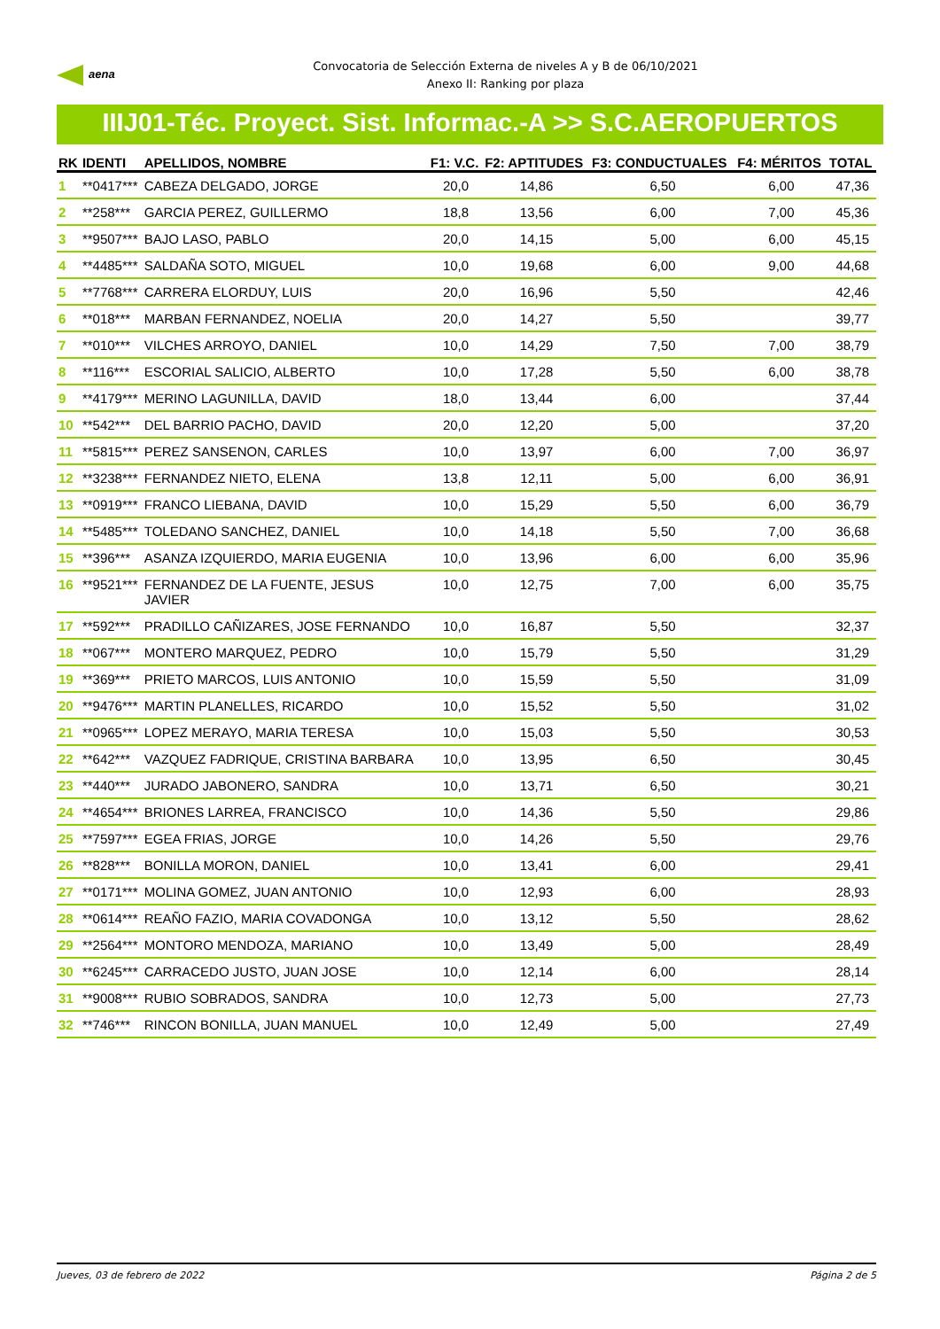aena
Convocatoria de Selección Externa de niveles A y B de 06/10/2021
Anexo II: Ranking por plaza
IIIJ01-Téc. Proyect. Sist. Informac.-A >> S.C.AEROPUERTOS
| RK | IDENTI | APELLIDOS, NOMBRE | F1: V.C. | F2: APTITUDES | F3: CONDUCTUALES | F4: MÉRITOS | TOTAL |
| --- | --- | --- | --- | --- | --- | --- | --- |
| 1 | **0417*** | CABEZA DELGADO, JORGE | 20,0 | 14,86 | 6,50 | 6,00 | 47,36 |
| 2 | **258*** | GARCIA PEREZ, GUILLERMO | 18,8 | 13,56 | 6,00 | 7,00 | 45,36 |
| 3 | **9507*** | BAJO LASO, PABLO | 20,0 | 14,15 | 5,00 | 6,00 | 45,15 |
| 4 | **4485*** | SALDAÑA SOTO, MIGUEL | 10,0 | 19,68 | 6,00 | 9,00 | 44,68 |
| 5 | **7768*** | CARRERA ELORDUY, LUIS | 20,0 | 16,96 | 5,50 | | 42,46 |
| 6 | **018*** | MARBAN FERNANDEZ, NOELIA | 20,0 | 14,27 | 5,50 | | 39,77 |
| 7 | **010*** | VILCHES ARROYO, DANIEL | 10,0 | 14,29 | 7,50 | 7,00 | 38,79 |
| 8 | **116*** | ESCORIAL SALICIO, ALBERTO | 10,0 | 17,28 | 5,50 | 6,00 | 38,78 |
| 9 | **4179*** | MERINO LAGUNILLA, DAVID | 18,0 | 13,44 | 6,00 | | 37,44 |
| 10 | **542*** | DEL BARRIO PACHO, DAVID | 20,0 | 12,20 | 5,00 | | 37,20 |
| 11 | **5815*** | PEREZ SANSENON, CARLES | 10,0 | 13,97 | 6,00 | 7,00 | 36,97 |
| 12 | **3238*** | FERNANDEZ NIETO, ELENA | 13,8 | 12,11 | 5,00 | 6,00 | 36,91 |
| 13 | **0919*** | FRANCO LIEBANA, DAVID | 10,0 | 15,29 | 5,50 | 6,00 | 36,79 |
| 14 | **5485*** | TOLEDANO SANCHEZ, DANIEL | 10,0 | 14,18 | 5,50 | 7,00 | 36,68 |
| 15 | **396*** | ASANZA IZQUIERDO, MARIA EUGENIA | 10,0 | 13,96 | 6,00 | 6,00 | 35,96 |
| 16 | **9521*** | FERNANDEZ DE LA FUENTE, JESUS JAVIER | 10,0 | 12,75 | 7,00 | 6,00 | 35,75 |
| 17 | **592*** | PRADILLO CAÑIZARES, JOSE FERNANDO | 10,0 | 16,87 | 5,50 | | 32,37 |
| 18 | **067*** | MONTERO MARQUEZ, PEDRO | 10,0 | 15,79 | 5,50 | | 31,29 |
| 19 | **369*** | PRIETO MARCOS, LUIS ANTONIO | 10,0 | 15,59 | 5,50 | | 31,09 |
| 20 | **9476*** | MARTIN PLANELLES, RICARDO | 10,0 | 15,52 | 5,50 | | 31,02 |
| 21 | **0965*** | LOPEZ MERAYO, MARIA TERESA | 10,0 | 15,03 | 5,50 | | 30,53 |
| 22 | **642*** | VAZQUEZ FADRIQUE, CRISTINA BARBARA | 10,0 | 13,95 | 6,50 | | 30,45 |
| 23 | **440*** | JURADO JABONERO, SANDRA | 10,0 | 13,71 | 6,50 | | 30,21 |
| 24 | **4654*** | BRIONES LARREA, FRANCISCO | 10,0 | 14,36 | 5,50 | | 29,86 |
| 25 | **7597*** | EGEA FRIAS, JORGE | 10,0 | 14,26 | 5,50 | | 29,76 |
| 26 | **828*** | BONILLA MORON, DANIEL | 10,0 | 13,41 | 6,00 | | 29,41 |
| 27 | **0171*** | MOLINA GOMEZ, JUAN ANTONIO | 10,0 | 12,93 | 6,00 | | 28,93 |
| 28 | **0614*** | REAÑO FAZIO, MARIA COVADONGA | 10,0 | 13,12 | 5,50 | | 28,62 |
| 29 | **2564*** | MONTORO MENDOZA, MARIANO | 10,0 | 13,49 | 5,00 | | 28,49 |
| 30 | **6245*** | CARRACEDO JUSTO, JUAN JOSE | 10,0 | 12,14 | 6,00 | | 28,14 |
| 31 | **9008*** | RUBIO SOBRADOS, SANDRA | 10,0 | 12,73 | 5,00 | | 27,73 |
| 32 | **746*** | RINCON BONILLA, JUAN MANUEL | 10,0 | 12,49 | 5,00 | | 27,49 |
Jueves, 03 de febrero de 2022 Página 2 de 5